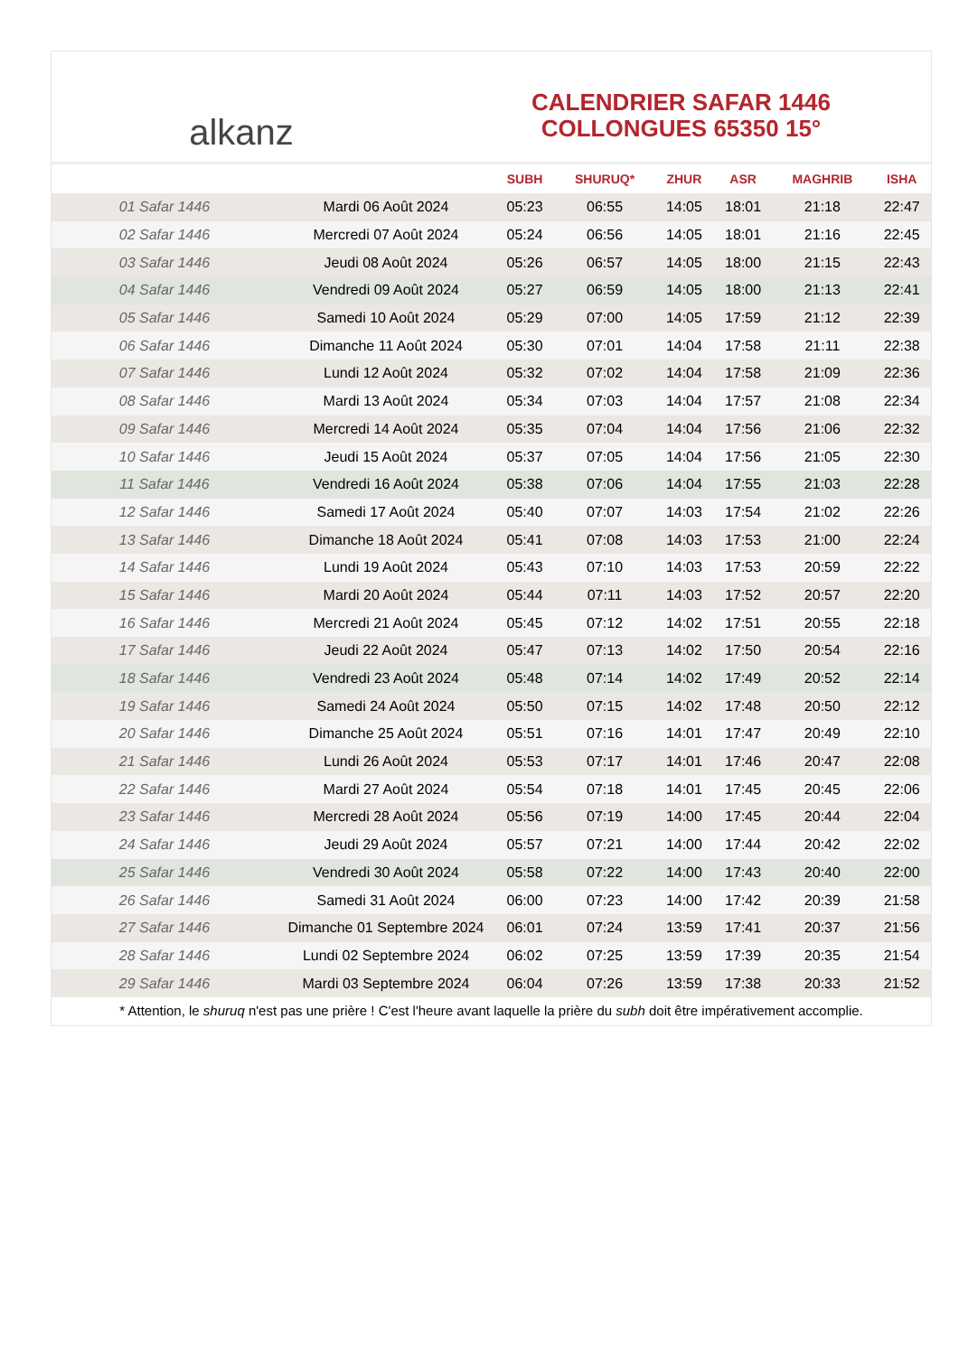alkanz
CALENDRIER SAFAR 1446
COLLONGUES 65350 15°
| | | SUBH | SHURUQ* | ZHUR | ASR | MAGHRIB | ISHA |
| --- | --- | --- | --- | --- | --- | --- | --- |
| 01 Safar 1446 | Mardi 06 Août 2024 | 05:23 | 06:55 | 14:05 | 18:01 | 21:18 | 22:47 |
| 02 Safar 1446 | Mercredi 07 Août 2024 | 05:24 | 06:56 | 14:05 | 18:01 | 21:16 | 22:45 |
| 03 Safar 1446 | Jeudi 08 Août 2024 | 05:26 | 06:57 | 14:05 | 18:00 | 21:15 | 22:43 |
| 04 Safar 1446 | Vendredi 09 Août 2024 | 05:27 | 06:59 | 14:05 | 18:00 | 21:13 | 22:41 |
| 05 Safar 1446 | Samedi 10 Août 2024 | 05:29 | 07:00 | 14:05 | 17:59 | 21:12 | 22:39 |
| 06 Safar 1446 | Dimanche 11 Août 2024 | 05:30 | 07:01 | 14:04 | 17:58 | 21:11 | 22:38 |
| 07 Safar 1446 | Lundi 12 Août 2024 | 05:32 | 07:02 | 14:04 | 17:58 | 21:09 | 22:36 |
| 08 Safar 1446 | Mardi 13 Août 2024 | 05:34 | 07:03 | 14:04 | 17:57 | 21:08 | 22:34 |
| 09 Safar 1446 | Mercredi 14 Août 2024 | 05:35 | 07:04 | 14:04 | 17:56 | 21:06 | 22:32 |
| 10 Safar 1446 | Jeudi 15 Août 2024 | 05:37 | 07:05 | 14:04 | 17:56 | 21:05 | 22:30 |
| 11 Safar 1446 | Vendredi 16 Août 2024 | 05:38 | 07:06 | 14:04 | 17:55 | 21:03 | 22:28 |
| 12 Safar 1446 | Samedi 17 Août 2024 | 05:40 | 07:07 | 14:03 | 17:54 | 21:02 | 22:26 |
| 13 Safar 1446 | Dimanche 18 Août 2024 | 05:41 | 07:08 | 14:03 | 17:53 | 21:00 | 22:24 |
| 14 Safar 1446 | Lundi 19 Août 2024 | 05:43 | 07:10 | 14:03 | 17:53 | 20:59 | 22:22 |
| 15 Safar 1446 | Mardi 20 Août 2024 | 05:44 | 07:11 | 14:03 | 17:52 | 20:57 | 22:20 |
| 16 Safar 1446 | Mercredi 21 Août 2024 | 05:45 | 07:12 | 14:02 | 17:51 | 20:55 | 22:18 |
| 17 Safar 1446 | Jeudi 22 Août 2024 | 05:47 | 07:13 | 14:02 | 17:50 | 20:54 | 22:16 |
| 18 Safar 1446 | Vendredi 23 Août 2024 | 05:48 | 07:14 | 14:02 | 17:49 | 20:52 | 22:14 |
| 19 Safar 1446 | Samedi 24 Août 2024 | 05:50 | 07:15 | 14:02 | 17:48 | 20:50 | 22:12 |
| 20 Safar 1446 | Dimanche 25 Août 2024 | 05:51 | 07:16 | 14:01 | 17:47 | 20:49 | 22:10 |
| 21 Safar 1446 | Lundi 26 Août 2024 | 05:53 | 07:17 | 14:01 | 17:46 | 20:47 | 22:08 |
| 22 Safar 1446 | Mardi 27 Août 2024 | 05:54 | 07:18 | 14:01 | 17:45 | 20:45 | 22:06 |
| 23 Safar 1446 | Mercredi 28 Août 2024 | 05:56 | 07:19 | 14:00 | 17:45 | 20:44 | 22:04 |
| 24 Safar 1446 | Jeudi 29 Août 2024 | 05:57 | 07:21 | 14:00 | 17:44 | 20:42 | 22:02 |
| 25 Safar 1446 | Vendredi 30 Août 2024 | 05:58 | 07:22 | 14:00 | 17:43 | 20:40 | 22:00 |
| 26 Safar 1446 | Samedi 31 Août 2024 | 06:00 | 07:23 | 14:00 | 17:42 | 20:39 | 21:58 |
| 27 Safar 1446 | Dimanche 01 Septembre 2024 | 06:01 | 07:24 | 13:59 | 17:41 | 20:37 | 21:56 |
| 28 Safar 1446 | Lundi 02 Septembre 2024 | 06:02 | 07:25 | 13:59 | 17:39 | 20:35 | 21:54 |
| 29 Safar 1446 | Mardi 03 Septembre 2024 | 06:04 | 07:26 | 13:59 | 17:38 | 20:33 | 21:52 |
* Attention, le shuruq n'est pas une prière ! C'est l'heure avant laquelle la prière du subh doit être impérativement accomplie.